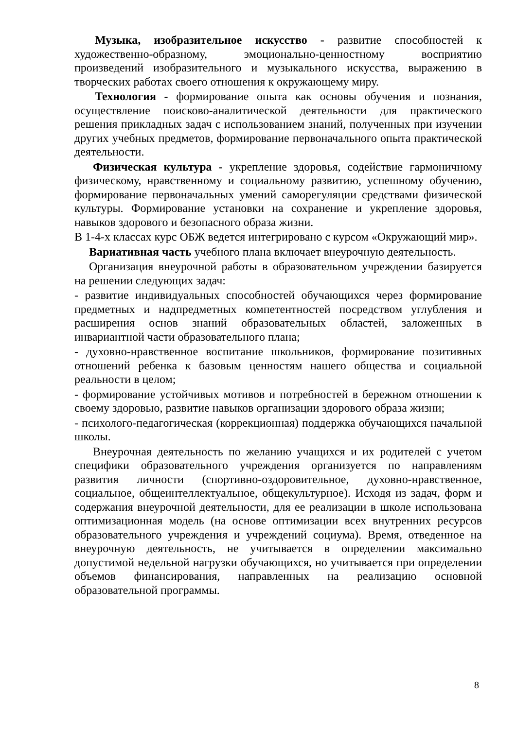Музыка, изобразительное искусство - развитие способностей к художественно-образному, эмоционально-ценностному восприятию произведений изобразительного и музыкального искусства, выражению в творческих работах своего отношения к окружающему миру.
Технология - формирование опыта как основы обучения и познания, осуществление поисково-аналитической деятельности для практического решения прикладных задач с использованием знаний, полученных при изучении других учебных предметов, формирование первоначального опыта практической деятельности.
Физическая культура - укрепление здоровья, содействие гармоничному физическому, нравственному и социальному развитию, успешному обучению, формирование первоначальных умений саморегуляции средствами физической культуры. Формирование установки на сохранение и укрепление здоровья, навыков здорового и безопасного образа жизни.
В 1-4-х классах курс ОБЖ ведется интегрировано с курсом «Окружающий мир».
Вариативная часть учебного плана включает внеурочную деятельность.
Организация внеурочной работы в образовательном учреждении базируется на решении следующих задач:
- развитие индивидуальных способностей обучающихся через формирование предметных и надпредметных компетентностей посредством углубления и расширения основ знаний образовательных областей, заложенных в инвариантной части образовательного плана;
- духовно-нравственное воспитание школьников, формирование позитивных отношений ребенка к базовым ценностям нашего общества и социальной реальности в целом;
- формирование устойчивых мотивов и потребностей в бережном отношении к своему здоровью, развитие навыков организации здорового образа жизни;
- психолого-педагогическая (коррекционная) поддержка обучающихся начальной школы.
Внеурочная деятельность по желанию учащихся и их родителей с учетом специфики образовательного учреждения организуется по направлениям развития личности (спортивно-оздоровительное, духовно-нравственное, социальное, общеинтеллектуальное, общекультурное). Исходя из задач, форм и содержания внеурочной деятельности, для ее реализации в школе использована оптимизационная модель (на основе оптимизации всех внутренних ресурсов образовательного учреждения и учреждений социума). Время, отведенное на внеурочную деятельность, не учитывается в определении максимально допустимой недельной нагрузки обучающихся, но учитывается при определении объемов финансирования, направленных на реализацию основной образовательной программы.
8